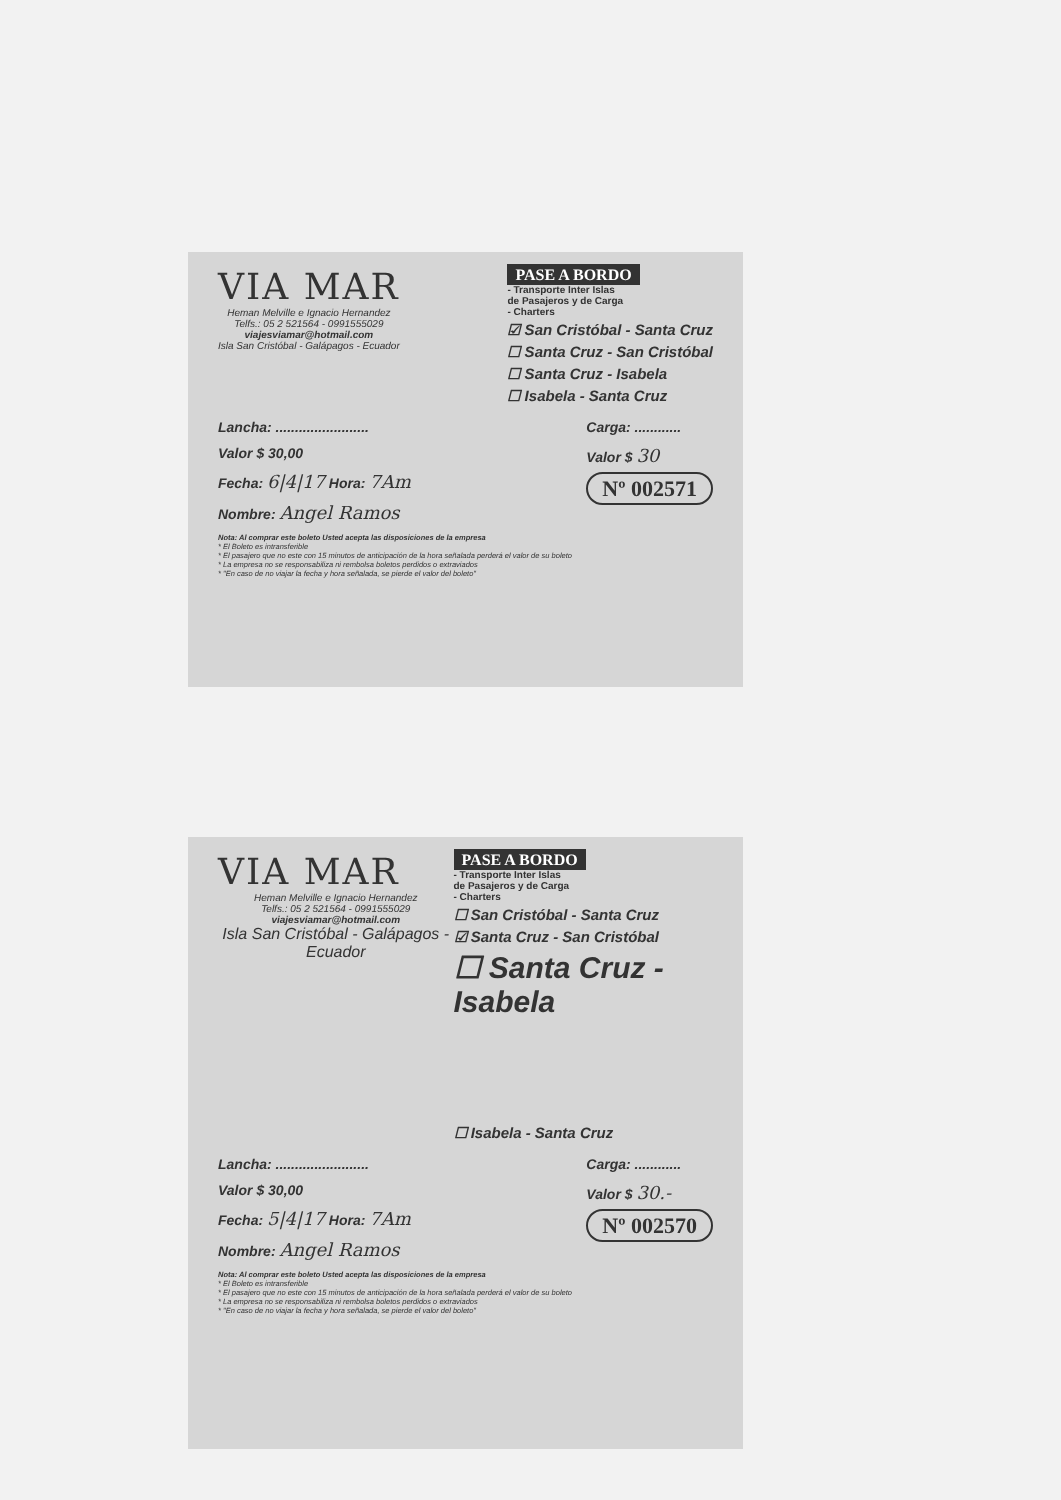VIA MAR
Heman Melville e Ignacio Hernandez
Telfs.: 05 2 521564 - 0991555029
viajesviamar@hotmail.com
Isla San Cristóbal - Galápagos - Ecuador
PASE A BORDO
- Transporte Inter Islas
de Pasajeros y de Carga
- Charters
☑ San Cristóbal - Santa Cruz
☐ Santa Cruz - San Cristóbal
☐ Santa Cruz - Isabela
☐ Isabela - Santa Cruz
Lancha: ........................
Valor $ 30,00
Fecha: 6|4|17 Hora: 7Am
Nombre: Angel Ramos
Carga: ............
Valor $ 30
Nº 002571
Nota: Al comprar este boleto Usted acepta las disposiciones de la empresa
* El Boleto es intransferible
* El pasajero que no este con 15 minutos de anticipación de la hora señalada perderá el valor de su boleto
* La empresa no se responsabiliza ni rembolsa boletos perdidos o extraviados
* "En caso de no viajar la fecha y hora señalada, se pierde el valor del boleto"
VIA MAR
Heman Melville e Ignacio Hernandez
Telfs.: 05 2 521564 - 0991555029
viajesviamar@hotmail.com
Isla San Cristóbal - Galápagos - Ecuador
PASE A BORDO
- Transporte Inter Islas
de Pasajeros y de Carga
- Charters
☐ San Cristóbal - Santa Cruz
☑ Santa Cruz - San Cristóbal
☐ Santa Cruz - Isabela
☐ Isabela - Santa Cruz
Lancha: ........................
Valor $ 30,00
Fecha: 5|4|17 Hora: 7Am
Nombre: Angel Ramos
Carga: ............
Valor $ 30.-
Nº 002570
Nota: Al comprar este boleto Usted acepta las disposiciones de la empresa
* El Boleto es intransferible
* El pasajero que no este con 15 minutos de anticipación de la hora señalada perderá el valor de su boleto
* La empresa no se responsabiliza ni rembolsa boletos perdidos o extraviados
* "En caso de no viajar la fecha y hora señalada, se pierde el valor del boleto"